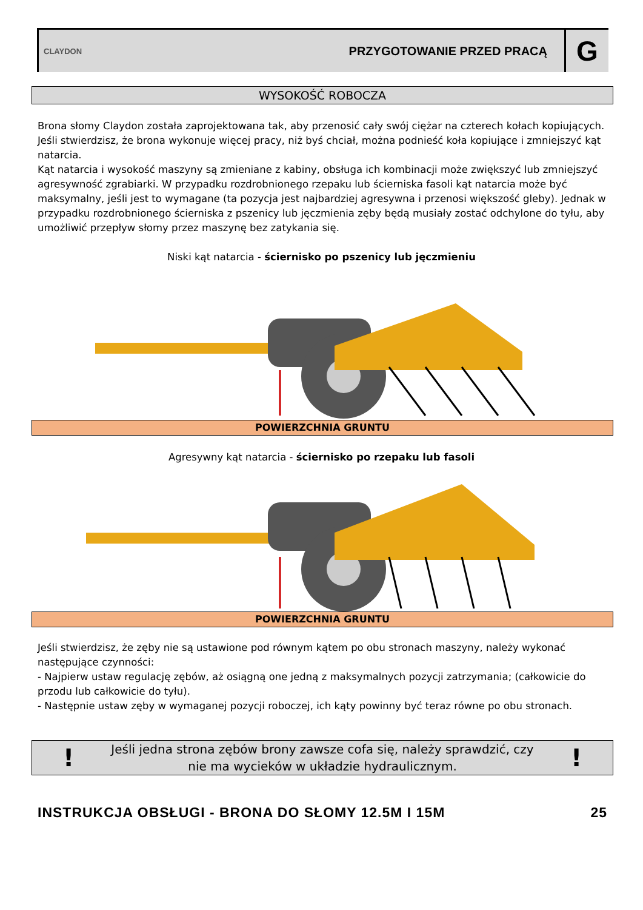CLAYDON
PRZYGOTOWANIE PRZED PRACĄ
G
WYSOKOŚĆ ROBOCZA
Brona słomy Claydon została zaprojektowana tak, aby przenosić cały swój ciężar na czterech kołach kopiujących. Jeśli stwierdzisz, że brona wykonuje więcej pracy, niż byś chciał, można podnieść koła kopiujące i zmniejszyć kąt natarcia.
Kąt natarcia i wysokość maszyny są zmieniane z kabiny, obsługa ich kombinacji może zwiększyć lub zmniejszyć agresywność zgrabiarki. W przypadku rozdrobnionego rzepaku lub ścierniska fasoli kąt natarcia może być maksymalny, jeśli jest to wymagane (ta pozycja jest najbardziej agresywna i przenosi większość gleby). Jednak w przypadku rozdrobnionego ścierniska z pszenicy lub jęczmienia zęby będą musiały zostać odchylone do tyłu, aby umożliwić przepływ słomy przez maszynę bez zatykania się.
Niski kąt natarcia - ściernisko po pszenicy lub jęczmieniu
POWIERZCHNIA GRUNTU
Agresywny kąt natarcia - ściernisko po rzepaku lub fasoli
POWIERZCHNIA GRUNTU
Jeśli stwierdzisz, że zęby nie są ustawione pod równym kątem po obu stronach maszyny, należy wykonać następujące czynności:
- Najpierw ustaw regulację zębów, aż osiągną one jedną z maksymalnych pozycji zatrzymania; (całkowicie do przodu lub całkowicie do tyłu).
- Następnie ustaw zęby w wymaganej pozycji roboczej, ich kąty powinny być teraz równe po obu stronach.
!
Jeśli jedna strona zębów brony zawsze cofa się, należy sprawdzić, czy nie ma wycieków w układzie hydraulicznym.
!
INSTRUKCJA OBSŁUGI - BRONA DO SŁOMY 12.5M I 15M 25